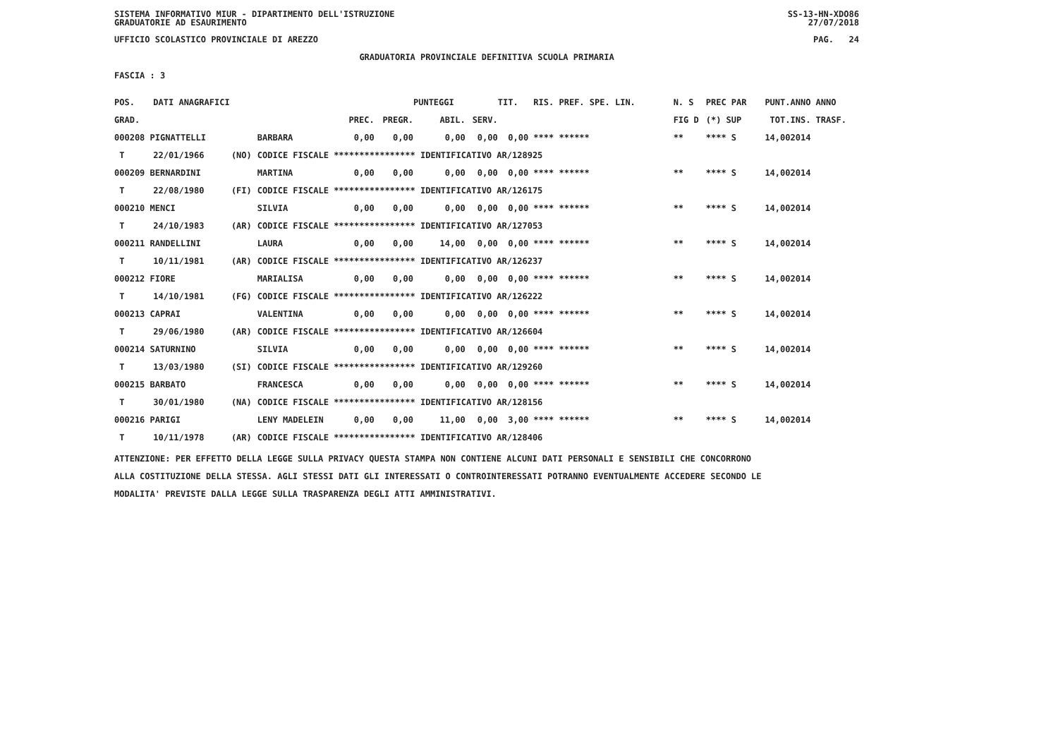SISTEMA INFORMATIVO MIUR - DIPARTIMENTO DELL'ISTRUZIONE
GRADUATORIE AD ESAURIMENTO SS-13-HN-XDO86
27/07/2018
UFFICIO SCOLASTICO PROVINCIALE DI AREZZO PAG. 24
GRADUATORIA PROVINCIALE DEFINITIVA SCUOLA PRIMARIA
FASCIA : 3
| POS. | DATI ANAGRAFICI | | | | | PUNTEGGI | | TIT. RIS. PREF. SPE. LIN. | N. S | PREC PAR | PUNT. | ANNO ANNO |
| --- | --- | --- | --- | --- | --- | --- | --- | --- | --- | --- | --- | --- |
| GRAD. | | | | PREC. | PREGR. | ABIL. | SERV. | | FIG D | (*) SUP | TOT. | INS. TRASF. |
| 000208 PIGNATTELLI | | | BARBARA | 0,00 | 0,00 | 0,00 | 0,00 | 0,00 **** ****** | ** | **** S | 14,00 | 2014 |
| T | 22/01/1966 | (NO) | CODICE FISCALE **************** IDENTIFICATIVO AR/128925 | | | | | | | | | |
| 000209 BERNARDINI | | | MARTINA | 0,00 | 0,00 | 0,00 | 0,00 | 0,00 **** ****** | ** | **** S | 14,00 | 2014 |
| T | 22/08/1980 | (FI) | CODICE FISCALE **************** IDENTIFICATIVO AR/126175 | | | | | | | | | |
| 000210 MENCI | | | SILVIA | 0,00 | 0,00 | 0,00 | 0,00 | 0,00 **** ****** | ** | **** S | 14,00 | 2014 |
| T | 24/10/1983 | (AR) | CODICE FISCALE **************** IDENTIFICATIVO AR/127053 | | | | | | | | | |
| 000211 RANDELLINI | | | LAURA | 0,00 | 0,00 | 14,00 | 0,00 | 0,00 **** ****** | ** | **** S | 14,00 | 2014 |
| T | 10/11/1981 | (AR) | CODICE FISCALE **************** IDENTIFICATIVO AR/126237 | | | | | | | | | |
| 000212 FIORE | | | MARIALISA | 0,00 | 0,00 | 0,00 | 0,00 | 0,00 **** ****** | ** | **** S | 14,00 | 2014 |
| T | 14/10/1981 | (FG) | CODICE FISCALE **************** IDENTIFICATIVO AR/126222 | | | | | | | | | |
| 000213 CAPRAI | | | VALENTINA | 0,00 | 0,00 | 0,00 | 0,00 | 0,00 **** ****** | ** | **** S | 14,00 | 2014 |
| T | 29/06/1980 | (AR) | CODICE FISCALE **************** IDENTIFICATIVO AR/126604 | | | | | | | | | |
| 000214 SATURNINO | | | SILVIA | 0,00 | 0,00 | 0,00 | 0,00 | 0,00 **** ****** | ** | **** S | 14,00 | 2014 |
| T | 13/03/1980 | (SI) | CODICE FISCALE **************** IDENTIFICATIVO AR/129260 | | | | | | | | | |
| 000215 BARBATO | | | FRANCESCA | 0,00 | 0,00 | 0,00 | 0,00 | 0,00 **** ****** | ** | **** S | 14,00 | 2014 |
| T | 30/01/1980 | (NA) | CODICE FISCALE **************** IDENTIFICATIVO AR/128156 | | | | | | | | | |
| 000216 PARIGI | | | LENY MADELEIN | 0,00 | 0,00 | 11,00 | 0,00 | 3,00 **** ****** | ** | **** S | 14,00 | 2014 |
| T | 10/11/1978 | (AR) | CODICE FISCALE **************** IDENTIFICATIVO AR/128406 | | | | | | | | | |
ATTENZIONE: PER EFFETTO DELLA LEGGE SULLA PRIVACY QUESTA STAMPA NON CONTIENE ALCUNI DATI PERSONALI E SENSIBILI CHE CONCORRONO
ALLA COSTITUZIONE DELLA STESSA. AGLI STESSI DATI GLI INTERESSATI O CONTROINTERESSATI POTRANNO EVENTUALMENTE ACCEDERE SECONDO LE
MODALITA' PREVISTE DALLA LEGGE SULLA TRASPARENZA DEGLI ATTI AMMINISTRATIVI.